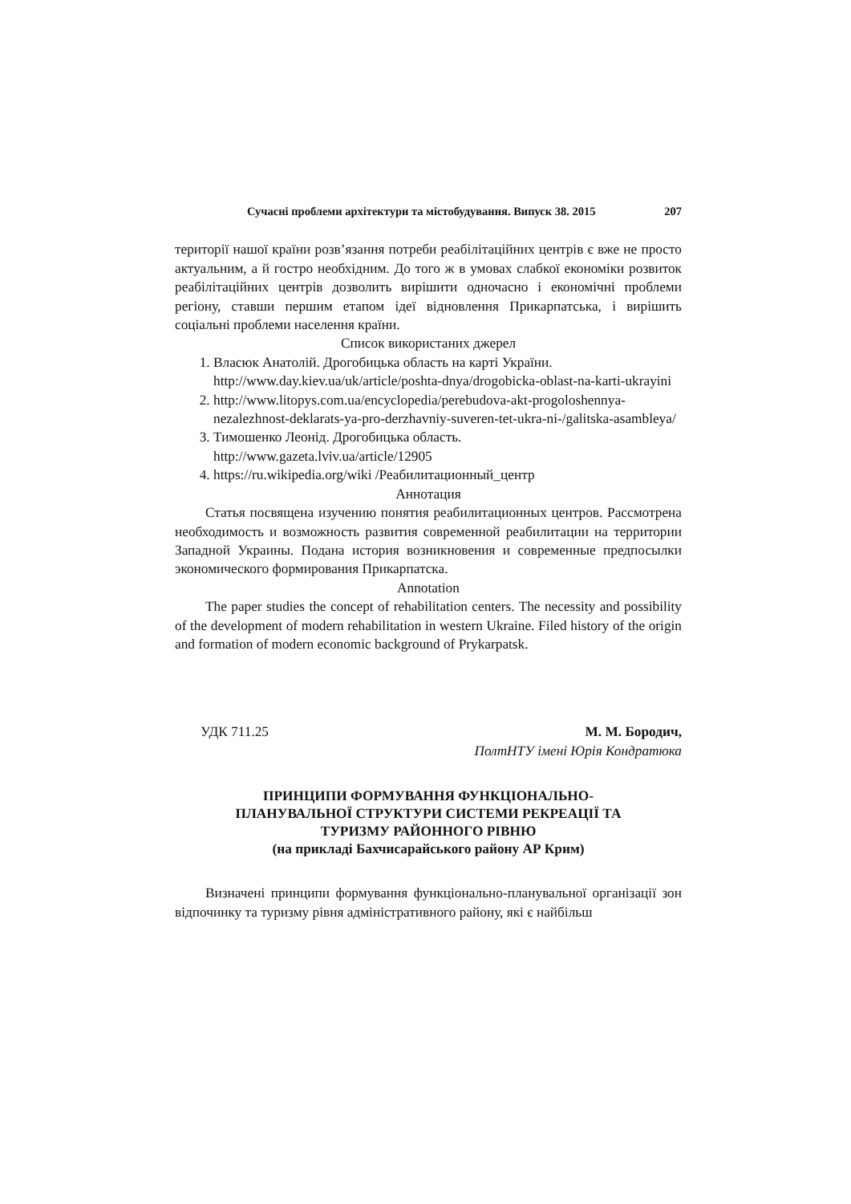Сучасні проблеми архітектури та містобудування. Випуск 38. 2015 207
території нашої країни розв’язання потреби реабілітаційних центрів є вже не просто актуальним, а й гостро необхідним. До того ж в умовах слабкої економіки розвиток реабілітаційних центрів дозволить вирішити одночасно і економічні проблеми регіону, ставши першим етапом ідеї відновлення Прикарпатська, і вирішить соціальні проблеми населення країни.
Список використаних джерел
1. Власюк Анатолій. Дрогобицька область на карті України. http://www.day.kiev.ua/uk/article/poshta-dnya/drogobicka-oblast-na-karti-ukrayini
2. http://www.litopys.com.ua/encyclopedia/perebudova-akt-progoloshennya-nezalezhnost-deklarats-ya-pro-derzhavniy-suveren-tet-ukra-ni-/galitska-asambleya/
3. Тимошенко Леонід. Дрогобицька область. http://www.gazeta.lviv.ua/article/12905
4. https://ru.wikipedia.org/wiki /Реабилитационный_центр
Аннотация
Статья посвящена изучению понятия реабилитационных центров. Рассмотрена необходимость и возможность развития современной реабилитации на территории Западной Украины. Подана история возникновения и современные предпосылки экономического формирования Прикарпатска.
Annotation
The paper studies the concept of rehabilitation centers. The necessity and possibility of the development of modern rehabilitation in western Ukraine. Filed history of the origin and formation of modern economic background of Prykarpatsk.
УДК 711.25 М. М. Бородич,
ПолтНТУ імені Юрія Кондратюка
ПРИНЦИПИ ФОРМУВАННЯ ФУНКЦІОНАЛЬНО-
ПЛАНУВАЛЬНОЇ СТРУКТУРИ СИСТЕМИ РЕКРЕАЦІЇ ТА
ТУРИЗМУ РАЙОННОГО РІВНЮ
(на прикладі Бахчисарайського району АР Крим)
Визначені принципи формування функціонально-планувальної організації зон відпочинку та туризму рівня адміністративного району, які є найбільш